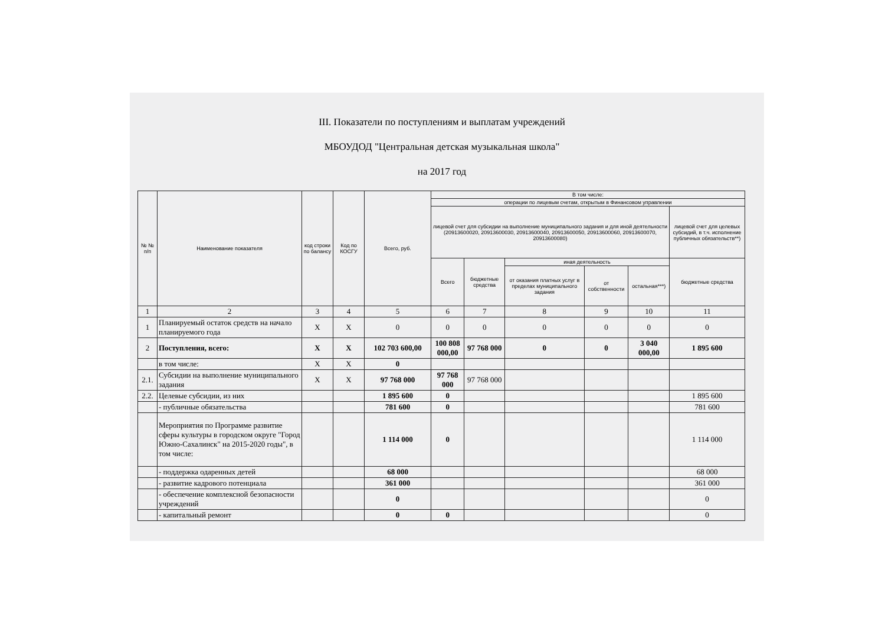III. Показатели по поступлениям и выплатам учреждений
МБОУДОД "Центральная детская музыкальная школа"
на 2017 год
| № № п/п | Наименование показателя | код строки по балансу | Код по КОСГУ | Всего, руб. | В том числе: | | | | | |
| --- | --- | --- | --- | --- | --- | --- | --- | --- | --- | --- |
| | | | | | операции по лицевым счетам, открытым в Финансовом управлении | | | | | |
| | | | | | лицевой счет для субсидии на выполнение муниципального задания и для иной деятельности (20913600020, 20913600030, 20913600040, 20913600050, 20913600060, 20913600070, 20913600080) | | | | | лицевой счет для целевых субсидий, в т.ч. исполнение публичных обязательств**) |
| | | | | | Всего | бюджетные средства | иная деятельность | | | бюджетные средства |
| | | | | | | | от оказания платных услуг в пределах муниципального задания | от собственности | остальная***) | |
| 1 | 2 | 3 | 4 | 5 | 6 | 7 | 8 | 9 | 10 | 11 |
| 1 | Планируемый остаток средств на начало планируемого года | X | X | 0 | 0 | 0 | 0 | 0 | 0 | 0 |
| 2 | Поступления, всего: | X | X | 102 703 600,00 | 100 808 000,00 | 97 768 000 | 0 | 0 | 3 040 000,00 | 1 895 600 |
| | в том числе: | X | X | 0 | | | | | | |
| 2.1. | Субсидии на выполнение муниципального задания | X | X | 97 768 000 | 97 768 000 | 97 768 000 | | | | |
| 2.2. | Целевые субсидии, из них | | | 1 895 600 | 0 | | | | | 1 895 600 |
| | - публичные обязательства | | | 781 600 | 0 | | | | | 781 600 |
| | Мероприятия по Программе развитие сферы культуры в городском округе "Город Южно-Сахалинск" на 2015-2020 годы", в том числе: | | | 1 114 000 | 0 | | | | | 1 114 000 |
| | - поддержка одаренных детей | | | 68 000 | | | | | | 68 000 |
| | - развитие кадрового потенциала | | | 361 000 | | | | | | 361 000 |
| | - обеспечение комплексной безопасности учреждений | | | 0 | | | | | | 0 |
| | - капитальный ремонт | | | 0 | 0 | | | | | 0 |